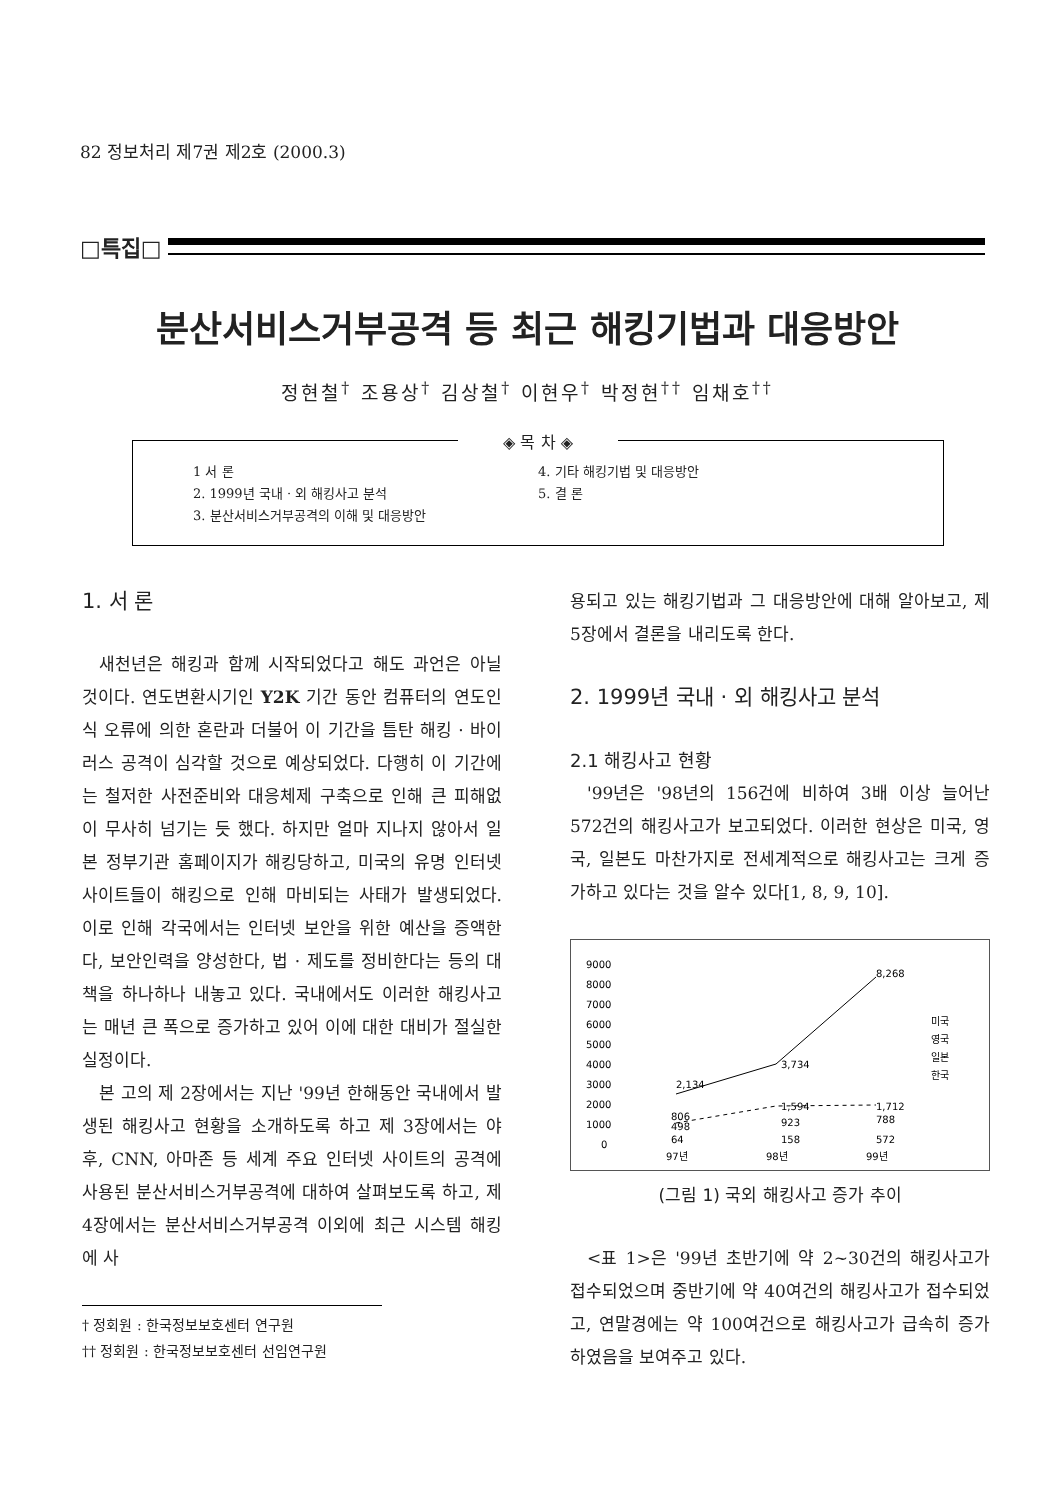82 정보처리 제7권 제2호 (2000.3)
□특집□
분산서비스거부공격 등 최근 해킹기법과 대응방안
정현철<sup>†</sup> 조용상<sup>†</sup> 김상철<sup>†</sup> 이현우<sup>†</sup> 박정현<sup>††</sup> 임채호<sup>††</sup>
◈ 목 차 ◈
1 서 론
2. 1999년 국내 · 외 해킹사고 분석
3. 분산서비스거부공격의 이해 및 대응방안
4. 기타 해킹기법 및 대응방안
5. 결 론
1. 서 론
새천년은 해킹과 함께 시작되었다고 해도 과언은 아닐 것이다. 연도변환시기인 Y2K 기간 동안 컴퓨터의 연도인식 오류에 의한 혼란과 더불어 이 기간을 틈탄 해킹 · 바이러스 공격이 심각할 것으로 예상되었다. 다행히 이 기간에는 철저한 사전준비와 대응체제 구축으로 인해 큰 피해없이 무사히 넘기는 듯 했다. 하지만 얼마 지나지 않아서 일본 정부기관 홈페이지가 해킹당하고, 미국의 유명 인터넷 사이트들이 해킹으로 인해 마비되는 사태가 발생되었다. 이로 인해 각국에서는 인터넷 보안을 위한 예산을 증액한다, 보안인력을 양성한다, 법 · 제도를 정비한다는 등의 대책을 하나하나 내놓고 있다. 국내에서도 이러한 해킹사고는 매년 큰 폭으로 증가하고 있어 이에 대한 대비가 절실한 실정이다.
본 고의 제 2장에서는 지난 '99년 한해동안 국내에서 발생된 해킹사고 현황을 소개하도록 하고 제 3장에서는 야후, CNN, 아마존 등 세계 주요 인터넷 사이트의 공격에 사용된 분산서비스거부공격에 대하여 살펴보도록 하고, 제 4장에서는 분산서비스거부공격 이외에 최근 시스템 해킹에 사
† 정회원 : 한국정보보호센터 연구원
†† 정회원 : 한국정보보호센터 선임연구원
용되고 있는 해킹기법과 그 대응방안에 대해 알아보고, 제 5장에서 결론을 내리도록 한다.
2. 1999년 국내 · 외 해킹사고 분석
2.1 해킹사고 현황
'99년은 '98년의 156건에 비하여 3배 이상 늘어난 572건의 해킹사고가 보고되었다. 이러한 현상은 미국, 영국, 일본도 마찬가지로 전세계적으로 해킹사고는 크게 증가하고 있다는 것을 알수 있다[1, 8, 9, 10].
9000
8000
7000
6000
5000
4000
3000
2000
1000
0
2,134
3,734
8,268
806
498
64
1,594
923
158
1,712
788
572
97년
98년
99년
미국
영국
일본
한국
(그림 1) 국외 해킹사고 증가 추이
<표 1>은 '99년 초반기에 약 2~30건의 해킹사고가 접수되었으며 중반기에 약 40여건의 해킹사고가 접수되었고, 연말경에는 약 100여건으로 해킹사고가 급속히 증가하였음을 보여주고 있다.